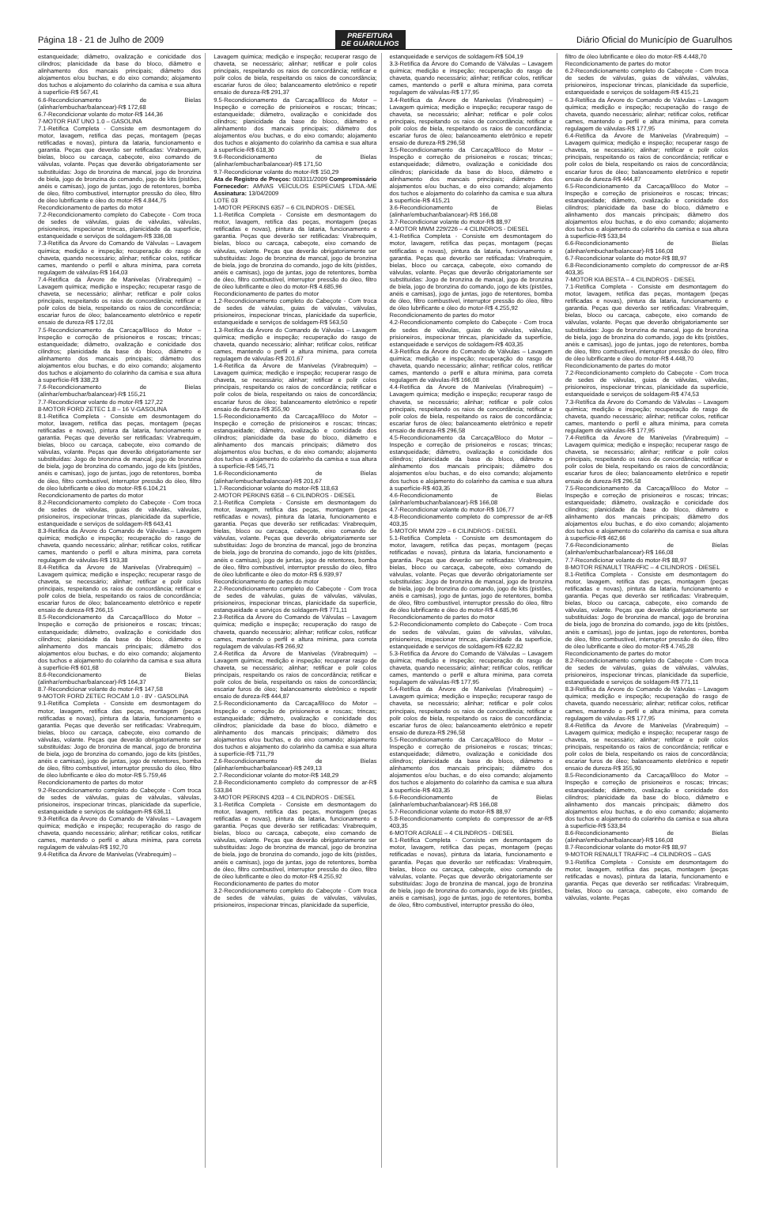Página 18 - 21 de Julho de 2009 PREFEITURA
DE GUARULHOS Diário Oficial do Município de Guarulhos
estanqueidade; diâmetro, ovalização e conicidade dos cilindros; planicidade da base do bloco, diâmetro e alinhamento dos mancais principais; diâmetro dos alojamentos e/ou buchas, e do eixo comando; alojamento dos tuchos e alojamento do colarinho da camisa e sua altura à superfície-R$ 567,41
6.6-Recondicionamento de Bielas (alinhar/embuchar/balancear)-R$ 172,68
6.7-Recondicionar volante do motor-R$ 144,36
7-MOTOR FIAT UNO 1.0 – GASOLINA
7.1-Retífica Completa - Consiste em desmontagem do motor, lavagem, retífica das peças, montagem (peças retificadas e novas), pintura da lataria, funcionamento e garantia. Peças que deverão ser retificadas: Virabrequim, bielas, bloco ou carcaça, cabeçote, eixo comando de válvulas, volante. Peças que deverão obrigatoriamente ser substituídas: Jogo de bronzina de mancal, jogo de bronzina de biela, jogo de bronzina do comando, jogo de kits (pistões, anéis e camisas), jogo de juntas, jogo de retentores, bomba de óleo, filtro combustível, interruptor pressão do óleo, filtro de óleo lubrificante e óleo do motor-R$ 4.844,75
Recondicionamento de partes do motor
7.2-Recondicionamento completo do Cabeçote - Com troca de sedes de válvulas, guias de válvulas, válvulas, prisioneiros, inspecionar trincas, planicidade da superfície, estanqueidade e serviços de soldagem-R$ 336,08
7.3-Retífica da Árvore do Comando de Válvulas – Lavagem química; medição e inspeção; recuperação do rasgo de chaveta, quando necessário; alinhar; retificar colos, retificar cames, mantendo o perfil e altura mínima, para correta regulagem de válvulas-R$ 164,03
7.4-Retífica da Árvore de Manivelas (Virabrequim) – Lavagem química; medição e inspeção; recuperar rasgo de chaveta, se necessário; alinhar; retificar e polir colos principais, respeitando os raios de concordância; retificar e polir colos de biela, respeitando os raios de concordância; escariar furos de óleo; balanceamento eletrônico e repetir ensaio de dureza-R$ 172,01
7.5-Recondicionamento da Carcaça/Bloco do Motor – Inspeção e correção de prisioneiros e roscas; trincas; estanqueidade; diâmetro, ovalização e conicidade dos cilindros; planicidade da base do bloco, diâmetro e alinhamento dos mancais principais; diâmetro dos alojamentos e/ou buchas, e do eixo comando; alojamento dos tuchos e alojamento do colarinho da camisa e sua altura à superfície-R$ 338,23
7.6-Recondicionamento de Bielas (alinhar/embuchar/balancear)-R$ 155,21
7.7-Recondicionar volante do motor-R$ 127,22
8-MOTOR FORD ZETEC 1.8 – 16 V-GASOLINA
8.1-Retífica Completa - Consiste em desmontagem do motor, lavagem, retífica das peças, montagem (peças retificadas e novas), pintura da lataria, funcionamento e garantia. Peças que deverão ser retificadas: Virabrequim, bielas, bloco ou carcaça, cabeçote, eixo comando de válvulas, volante. Peças que deverão obrigatoriamente ser substituídas: Jogo de bronzina de mancal, jogo de bronzina de biela, jogo de bronzina do comando, jogo de kits (pistões, anéis e camisas), jogo de juntas, jogo de retentores, bomba de óleo, filtro combustível, interruptor pressão do óleo, filtro de óleo lubrificante e óleo do motor-R$ 6.104,21
Recondicionamento de partes do motor
8.2-Recondicionamento completo do Cabeçote - Com troca de sedes de válvulas, guias de válvulas, válvulas, prisioneiros, inspecionar trincas, planicidade da superfície, estanqueidade e serviços de soldagem-R$ 643,41
8.3-Retífica da Árvore do Comando de Válvulas – Lavagem química; medição e inspeção; recuperação do rasgo de chaveta, quando necessário; alinhar; retificar colos, retificar cames, mantendo o perfil e altura mínima, para correta regulagem de válvulas-R$ 193,38
8.4-Retífica da Árvore de Manivelas (Virabrequim) – Lavagem química; medição e inspeção; recuperar rasgo de chaveta, se necessário; alinhar; retificar e polir colos principais, respeitando os raios de concordância; retificar e polir colos de biela, respeitando os raios de concordância; escariar furos de óleo; balanceamento eletrônico e repetir ensaio de dureza-R$ 266,15
8.5-Recondicionamento da Carcaça/Bloco do Motor – Inspeção e correção de prisioneiros e roscas; trincas; estanqueidade; diâmetro, ovalização e conicidade dos cilindros; planicidade da base do bloco, diâmetro e alinhamento dos mancais principais; diâmetro dos alojamentos e/ou buchas, e do eixo comando; alojamento dos tuchos e alojamento do colarinho da camisa e sua altura à superfície-R$ 601,68
8.6-Recondicionamento de Bielas (alinhar/embuchar/balancear)-R$ 164,37
8.7-Recondicionar volante do motor-R$ 147,58
9-MOTOR FORD ZETEC ROCAM 1.0 - 8V - GASOLINA
9.1-Retífica Completa - Consiste em desmontagem do motor, lavagem, retífica das peças, montagem (peças retificadas e novas), pintura da lataria, funcionamento e garantia. Peças que deverão ser retificadas: Virabrequim, bielas, bloco ou carcaça, cabeçote, eixo comando de válvulas, volante. Peças que deverão obrigatoriamente ser substituídas: Jogo de bronzina de mancal, jogo de bronzina de biela, jogo de bronzina do comando, jogo de kits (pistões, anéis e camisas), jogo de juntas, jogo de retentores, bomba de óleo, filtro combustível, interruptor pressão do óleo, filtro de óleo lubrificante e óleo do motor-R$ 5.759,46
Recondicionamento de partes do motor
9.2-Recondicionamento completo do Cabeçote - Com troca de sedes de válvulas, guias de válvulas, válvulas, prisioneiros, inspecionar trincas, planicidade da superfície, estanqueidade e serviços de soldagem-R$ 636,11
9.3-Retífica da Árvore do Comando de Válvulas – Lavagem química; medição e inspeção; recuperação do rasgo de chaveta, quando necessário; alinhar; retificar colos, retificar cames, mantendo o perfil e altura mínima, para correta regulagem de válvulas-R$ 192,70
9.4-Retífica da Árvore de Manivelas (Virabrequim) –
Lavagem química; medição e inspeção; recuperar rasgo de chaveta, se necessário; alinhar; retificar e polir colos principais, respeitando os raios de concordância; retificar e polir colos de biela, respeitando os raios de concordância; escariar furos de óleo; balanceamento eletrônico e repetir ensaio de dureza-R$ 291,37
9.5-Recondicionamento da Carcaça/Bloco do Motor – Inspeção e correção de prisioneiros e roscas; trincas; estanqueidade; diâmetro, ovalização e conicidade dos cilindros; planicidade da base do bloco, diâmetro e alinhamento dos mancais principais; diâmetro dos alojamentos e/ou buchas, e do eixo comando; alojamento dos tuchos e alojamento do colarinho da camisa e sua altura à superfície-R$ 618,30
9.6-Recondicionamento de Bielas (alinhar/embuchar/balancear)-R$ 171,50
9.7-Recondicionar volante do motor-R$ 150,29
Ata de Registro de Preços: 003311/2009 Compromissário Fornecedor: AMVAS VEÍCULOS ESPECIAIS LTDA.-ME Assinatura: 13/04/2009
LOTE 03
1-MOTOR PERKINS 6357 – 6 CILINDROS - DIESEL
1.1-Retífica Completa - Consiste em desmontagem do motor, lavagem, retífica das peças, montagem (peças retificadas e novas), pintura da lataria, funcionamento e garantia. Peças que deverão ser retificadas: Virabrequim, bielas, bloco ou carcaça, cabeçote, eixo comando de válvulas, volante. Peças que deverão obrigatoriamente ser substituídas: Jogo de bronzina de mancal, jogo de bronzina de biela, jogo de bronzina do comando, jogo de kits (pistões, anéis e camisas), jogo de juntas, jogo de retentores, bomba de óleo, filtro combustível, interruptor pressão do óleo, filtro de óleo lubrificante e óleo do motor-R$ 4.685,96
Recondicionamento de partes do motor
1.2-Recondicionamento completo do Cabeçote - Com troca de sedes de válvulas, guias de válvulas, válvulas, prisioneiros, inspecionar trincas, planicidade da superfície, estanqueidade e serviços de soldagem-R$ 563,50
1.3-Retífica da Árvore do Comando de Válvulas – Lavagem química; medição e inspeção; recuperação do rasgo de chaveta, quando necessário; alinhar; retificar colos, retificar cames, mantendo o perfil e altura mínima, para correta regulagem de válvulas-R$ 201,67
1.4-Retífica da Árvore de Manivelas (Virabrequim) – Lavagem química; medição e inspeção; recuperar rasgo de chaveta, se necessário; alinhar; retificar e polir colos principais, respeitando os raios de concordância; retificar e polir colos de biela, respeitando os raios de concordância; escariar furos de óleo; balanceamento eletrônico e repetir ensaio de dureza-R$ 355,90
1.5-Recondicionamento da Carcaça/Bloco do Motor – Inspeção e correção de prisioneiros e roscas; trincas; estanqueidade; diâmetro, ovalização e conicidade dos cilindros; planicidade da base do bloco, diâmetro e alinhamento dos mancais principais; diâmetro dos alojamentos e/ou buchas, e do eixo comando; alojamento dos tuchos e alojamento do colarinho da camisa e sua altura à superfície-R$ 545,71
1.6-Recondicionamento de Bielas (alinhar/embuchar/balancear)-R$ 201,67
1.7-Recondicionar volante do motor-R$ 118,63
2-MOTOR PERKINS 6358 – 6 CILINDROS - DIESEL
2.1-Retífica Completa - Consiste em desmontagem do motor, lavagem, retífica das peças, montagem (peças retificadas e novas), pintura da lataria, funcionamento e garantia. Peças que deverão ser retificadas: Virabrequim, bielas, bloco ou carcaça, cabeçote, eixo comando de válvulas, volante. Peças que deverão obrigatoriamente ser substituídas: Jogo de bronzina de mancal, jogo de bronzina de biela, jogo de bronzina do comando, jogo de kits (pistões, anéis e camisas), jogo de juntas, jogo de retentores, bomba de óleo, filtro combustível, interruptor pressão do óleo, filtro de óleo lubrificante e óleo do motor-R$ 6.939,97
Recondicionamento de partes do motor
2.2-Recondicionamento completo do Cabeçote - Com troca de sedes de válvulas, guias de válvulas, válvulas, prisioneiros, inspecionar trincas, planicidade da superfície, estanqueidade e serviços de soldagem-R$ 771,11
2.3-Retífica da Árvore do Comando de Válvulas – Lavagem química; medição e inspeção; recuperação do rasgo de chaveta, quando necessário; alinhar; retificar colos, retificar cames, mantendo o perfil e altura mínima, para correta regulagem de válvulas-R$ 266,92
2.4-Retífica da Árvore de Manivelas (Virabrequim) – Lavagem química; medição e inspeção; recuperar rasgo de chaveta, se necessário; alinhar; retificar e polir colos principais, respeitando os raios de concordância; retificar e polir colos de biela, respeitando os raios de concordância; escariar furos de óleo; balanceamento eletrônico e repetir ensaio de dureza-R$ 444,87
2.5-Recondicionamento da Carcaça/Bloco do Motor – Inspeção e correção de prisioneiros e roscas; trincas; estanqueidade; diâmetro, ovalização e conicidade dos cilindros; planicidade da base do bloco, diâmetro e alinhamento dos mancais principais; diâmetro dos alojamentos e/ou buchas, e do eixo comando; alojamento dos tuchos e alojamento do colarinho da camisa e sua altura à superfície-R$ 711,79
2.6-Recondicionamento de Bielas (alinhar/embuchar/balancear)-R$ 249,13
2.7-Recondicionar volante do motor-R$ 148,29
2.8-Recondicionamento completo do compressor de ar-R$ 533,84
3-MOTOR PERKINS 4203 – 4 CILINDROS - DIESEL
3.1-Retífica Completa - Consiste em desmontagem do motor, lavagem, retífica das peças, montagem (peças retificadas e novas), pintura da lataria, funcionamento e garantia. Peças que deverão ser retificadas: Virabrequim, bielas, bloco ou carcaça, cabeçote, eixo comando de válvulas, volante. Peças que deverão obrigatoriamente ser substituídas: Jogo de bronzina de mancal, jogo de bronzina de biela, jogo de bronzina do comando, jogo de kits (pistões, anéis e camisas), jogo de juntas, jogo de retentores, bomba de óleo, filtro combustível, interruptor pressão do óleo, filtro de óleo lubrificante e óleo do motor-R$ 4.255,92
Recondicionamento de partes do motor
3.2-Recondicionamento completo do Cabeçote - Com troca de sedes de válvulas, guias de válvulas, válvulas, prisioneiros, inspecionar trincas, planicidade da superfície,
estanqueidade e serviços de soldagem-R$ 504,19
3.3-Retífica da Árvore do Comando de Válvulas – Lavagem química; medição e inspeção; recuperação do rasgo de chaveta, quando necessário; alinhar; retificar colos, retificar cames, mantendo o perfil e altura mínima, para correta regulagem de válvulas-R$ 177,95
3.4-Retífica da Árvore de Manivelas (Virabrequim) – Lavagem química; medição e inspeção; recuperar rasgo de chaveta, se necessário; alinhar; retificar e polir colos principais, respeitando os raios de concordância; retificar e polir colos de biela, respeitando os raios de concordância; escariar furos de óleo; balanceamento eletrônico e repetir ensaio de dureza-R$ 296,58
3.5-Recondicionamento da Carcaça/Bloco do Motor – Inspeção e correção de prisioneiros e roscas; trincas; estanqueidade; diâmetro, ovalização e conicidade dos cilindros; planicidade da base do bloco, diâmetro e alinhamento dos mancais principais; diâmetro dos alojamentos e/ou buchas, e do eixo comando; alojamento dos tuchos e alojamento do colarinho da camisa e sua altura à superfície-R$ 415,21
3.6-Recondicionamento de Bielas (alinhar/embuchar/balancear)-R$ 166,08
3.7-Recondicionar volante do motor-R$ 88,97
4-MOTOR MWM 229/226 – 4 CILINDROS - DIESEL
4.1-Retífica Completa - Consiste em desmontagem do motor, lavagem, retífica das peças, montagem (peças retificadas e novas), pintura da lataria, funcionamento e garantia. Peças que deverão ser retificadas: Virabrequim, bielas, bloco ou carcaça, cabeçote, eixo comando de válvulas, volante. Peças que deverão obrigatoriamente ser substituídas: Jogo de bronzina de mancal, jogo de bronzina de biela, jogo de bronzina do comando, jogo de kits (pistões, anéis e camisas), jogo de juntas, jogo de retentores, bomba de óleo, filtro combustível, interruptor pressão do óleo, filtro de óleo lubrificante e óleo do motor-R$ 4.255,92
Recondicionamento de partes do motor
4.2-Recondicionamento completo do Cabeçote - Com troca de sedes de válvulas, guias de válvulas, válvulas, prisioneiros, inspecionar trincas, planicidade da superfície, estanqueidade e serviços de soldagem-R$ 403,35
4.3-Retífica da Árvore do Comando de Válvulas – Lavagem química; medição e inspeção; recuperação do rasgo de chaveta, quando necessário; alinhar; retificar colos, retificar cames, mantendo o perfil e altura mínima, para correta regulagem de válvulas-R$ 166,08
4.4-Retífica da Árvore de Manivelas (Virabrequim) – Lavagem química; medição e inspeção; recuperar rasgo de chaveta, se necessário; alinhar; retificar e polir colos principais, respeitando os raios de concordância; retificar e polir colos de biela, respeitando os raios de concordância; escariar furos de óleo; balanceamento eletrônico e repetir ensaio de dureza-R$ 296,58
4.5-Recondicionamento da Carcaça/Bloco do Motor – Inspeção e correção de prisioneiros e roscas; trincas; estanqueidade; diâmetro, ovalização e conicidade dos cilindros; planicidade da base do bloco, diâmetro e alinhamento dos mancais principais; diâmetro dos alojamentos e/ou buchas, e do eixo comando; alojamento dos tuchos e alojamento do colarinho da camisa e sua altura à superfície-R$ 403,35
4.6-Recondicionamento de Bielas (alinhar/embuchar/balancear)-R$ 166,08
4.7-Recondicionar volante do motor-R$ 106,77
4.8-Recondicionamento completo do compressor de ar-R$ 403,35
5-MOTOR MWM 229 – 6 CILINDROS - DIESEL
5.1-Retífica Completa - Consiste em desmontagem do motor, lavagem, retífica das peças, montagem (peças retificadas e novas), pintura da lataria, funcionamento e garantia. Peças que deverão ser retificadas: Virabrequim, bielas, bloco ou carcaça, cabeçote, eixo comando de válvulas, volante. Peças que deverão obrigatoriamente ser substituídas: Jogo de bronzina de mancal, jogo de bronzina de biela, jogo de bronzina do comando, jogo de kits (pistões, anéis e camisas), jogo de juntas, jogo de retentores, bomba de óleo, filtro combustível, interruptor pressão do óleo, filtro de óleo lubrificante e óleo do motor-R$ 4.685,96
Recondicionamento de partes do motor
5.2-Recondicionamento completo do Cabeçote - Com troca de sedes de válvulas, guias de válvulas, válvulas, prisioneiros, inspecionar trincas, planicidade da superfície, estanqueidade e serviços de soldagem-R$ 622,82
5.3-Retífica da Árvore do Comando de Válvulas – Lavagem química; medição e inspeção; recuperação do rasgo de chaveta, quando necessário; alinhar; retificar colos, retificar cames, mantendo o perfil e altura mínima, para correta regulagem de válvulas-R$ 177,95
5.4-Retífica da Árvore de Manivelas (Virabrequim) – Lavagem química; medição e inspeção; recuperar rasgo de chaveta, se necessário; alinhar; retificar e polir colos principais, respeitando os raios de concordância; retificar e polir colos de biela, respeitando os raios de concordância; escariar furos de óleo; balanceamento eletrônico e repetir ensaio de dureza-R$ 296,58
5.5-Recondicionamento da Carcaça/Bloco do Motor – Inspeção e correção de prisioneiros e roscas; trincas; estanqueidade; diâmetro, ovalização e conicidade dos cilindros; planicidade da base do bloco, diâmetro e alinhamento dos mancais principais; diâmetro dos alojamentos e/ou buchas, e do eixo comando; alojamento dos tuchos e alojamento do colarinho da camisa e sua altura à superfície-R$ 403,35
5.6-Recondicionamento de Bielas (alinhar/embuchar/balancear)-R$ 166,08
5.7-Recondicionar volante do motor-R$ 88,97
5.8-Recondicionamento completo do compressor de ar-R$ 403,35
6-MOTOR AGRALE – 4 CILINDROS - DIESEL
6.1-Retífica Completa - Consiste em desmontagem do motor, lavagem, retífica das peças, montagem (peças retificadas e novas), pintura da lataria, funcionamento e garantia. Peças que deverão ser retificadas: Virabrequim, bielas, bloco ou carcaça, cabeçote, eixo comando de válvulas, volante. Peças que deverão obrigatoriamente ser substituídas: Jogo de bronzina de mancal, jogo de bronzina de biela, jogo de bronzina do comando, jogo de kits (pistões, anéis e camisas), jogo de juntas, jogo de retentores, bomba de óleo, filtro combustível, interruptor pressão do óleo,
filtro de óleo lubrificante e óleo do motor-R$ 4.448,70
Recondicionamento de partes do motor
6.2-Recondicionamento completo do Cabeçote - Com troca de sedes de válvulas, guias de válvulas, válvulas, prisioneiros, inspecionar trincas, planicidade da superfície, estanqueidade e serviços de soldagem-R$ 415,21
6.3-Retífica da Árvore do Comando de Válvulas – Lavagem química; medição e inspeção; recuperação do rasgo de chaveta, quando necessário; alinhar; retificar colos, retificar cames, mantendo o perfil e altura mínima, para correta regulagem de válvulas-R$ 177,95
6.4-Retífica da Árvore de Manivelas (Virabrequim) – Lavagem química; medição e inspeção; recuperar rasgo de chaveta, se necessário; alinhar; retificar e polir colos principais, respeitando os raios de concordância; retificar e polir colos de biela, respeitando os raios de concordância; escariar furos de óleo; balanceamento eletrônico e repetir ensaio de dureza-R$ 444,87
6.5-Recondicionamento da Carcaça/Bloco do Motor – Inspeção e correção de prisioneiros e roscas; trincas; estanqueidade; diâmetro, ovalização e conicidade dos cilindros; planicidade da base do bloco, diâmetro e alinhamento dos mancais principais; diâmetro dos alojamentos e/ou buchas, e do eixo comando; alojamento dos tuchos e alojamento do colarinho da camisa e sua altura à superfície-R$ 533,84
6.6-Recondicionamento de Bielas (alinhar/embuchar/balancear)-R$ 166,08
6.7-Recondicionar volante do motor-R$ 88,97
6.8-Recondicionamento completo do compressor de ar-R$ 403,35
7-MOTOR KIA BESTA – 4 CILINDROS - DIESEL
7.1-Retífica Completa - Consiste em desmontagem do motor, lavagem, retífica das peças, montagem (peças retificadas e novas), pintura da lataria, funcionamento e garantia. Peças que deverão ser retificadas: Virabrequim, bielas, bloco ou carcaça, cabeçote, eixo comando de válvulas, volante. Peças que deverão obrigatoriamente ser substituídas: Jogo de bronzina de mancal, jogo de bronzina de biela, jogo de bronzina do comando, jogo de kits (pistões, anéis e camisas), jogo de juntas, jogo de retentores, bomba de óleo, filtro combustível, interruptor pressão do óleo, filtro de óleo lubrificante e óleo do motor-R$ 4.448,70
Recondicionamento de partes do motor
7.2-Recondicionamento completo do Cabeçote - Com troca de sedes de válvulas, guias de válvulas, válvulas, prisioneiros, inspecionar trincas, planicidade da superfície, estanqueidade e serviços de soldagem-R$ 474,53
7.3-Retífica da Árvore do Comando de Válvulas – Lavagem química; medição e inspeção; recuperação do rasgo de chaveta, quando necessário; alinhar; retificar colos, retificar cames, mantendo o perfil e altura mínima, para correta regulagem de válvulas-R$ 177,95
7.4-Retífica da Árvore de Manivelas (Virabrequim) – Lavagem química; medição e inspeção; recuperar rasgo de chaveta, se necessário; alinhar; retificar e polir colos principais, respeitando os raios de concordância; retificar e polir colos de biela, respeitando os raios de concordância; escariar furos de óleo; balanceamento eletrônico e repetir ensaio de dureza-R$ 296,58
7.5-Recondicionamento da Carcaça/Bloco do Motor – Inspeção e correção de prisioneiros e roscas; trincas; estanqueidade; diâmetro, ovalização e conicidade dos cilindros; planicidade da base do bloco, diâmetro e alinhamento dos mancais principais; diâmetro dos alojamentos e/ou buchas, e do eixo comando; alojamento dos tuchos e alojamento do colarinho da camisa e sua altura à superfície-R$ 462,66
7.6-Recondicionamento de Bielas (alinhar/embuchar/balancear)-R$ 166,08
7.7-Recondicionar volante do motor-R$ 88,97
8-MOTOR RENAULT TRAFFIC – 4 CILINDROS - DIESEL
8.1-Retífica Completa - Consiste em desmontagem do motor, lavagem, retífica das peças, montagem (peças retificadas e novas), pintura da lataria, funcionamento e garantia. Peças que deverão ser retificadas: Virabrequim, bielas, bloco ou carcaça, cabeçote, eixo comando de válvulas, volante. Peças que deverão obrigatoriamente ser substituídas: Jogo de bronzina de mancal, jogo de bronzina de biela, jogo de bronzina do comando, jogo de kits (pistões, anéis e camisas), jogo de juntas, jogo de retentores, bomba de óleo, filtro combustível, interruptor pressão do óleo, filtro de óleo lubrificante e óleo do motor-R$ 4.745,28
Recondicionamento de partes do motor
8.2-Recondicionamento completo do Cabeçote - Com troca de sedes de válvulas, guias de válvulas, válvulas, prisioneiros, inspecionar trincas, planicidade da superfície, estanqueidade e serviços de soldagem-R$ 771,11
8.3-Retífica da Árvore do Comando de Válvulas – Lavagem química; medição e inspeção; recuperação do rasgo de chaveta, quando necessário; alinhar; retificar colos, retificar cames, mantendo o perfil e altura mínima, para correta regulagem de válvulas-R$ 177,95
8.4-Retífica da Árvore de Manivelas (Virabrequim) – Lavagem química; medição e inspeção; recuperar rasgo de chaveta, se necessário; alinhar; retificar e polir colos principais, respeitando os raios de concordância; retificar e polir colos de biela, respeitando os raios de concordância; escariar furos de óleo; balanceamento eletrônico e repetir ensaio de dureza-R$ 355,90
8.5-Recondicionamento da Carcaça/Bloco do Motor – Inspeção e correção de prisioneiros e roscas; trincas; estanqueidade; diâmetro, ovalização e conicidade dos cilindros; planicidade da base do bloco, diâmetro e alinhamento dos mancais principais; diâmetro dos alojamentos e/ou buchas, e do eixo comando; alojamento dos tuchos e alojamento do colarinho da camisa e sua altura à superfície-R$ 533,84
8.6-Recondicionamento de Bielas (alinhar/embuchar/balancear)-R$ 166,08
8.7-Recondicionar volante do motor-R$ 88,97
9-MOTOR RENAULT TRAFFIC –4 CILINDROS – GAS
9.1-Retífica Completa - Consiste em desmontagem do motor, lavagem, retífica das peças, montagem (peças retificadas e novas), pintura da lataria, funcionamento e garantia. Peças que deverão ser retificadas: Virabrequim, bielas, bloco ou carcaça, cabeçote, eixo comando de válvulas, volante. Peças